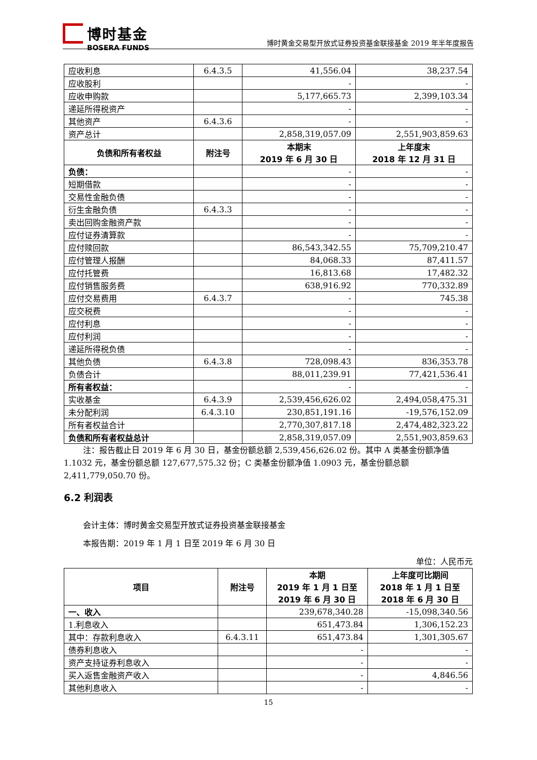博时基金
BOSERA FUNDS
博时黄金交易型开放式证券投资基金联接基金 2019 年半年度报告
| 应收利息 | 6.4.3.5 | 41,556.04 | 38,237.54 |
| 应收股利 | | - | - |
| 应收申购款 | | 5,177,665.73 | 2,399,103.34 |
| 递延所得税资产 | | - | - |
| 其他资产 | 6.4.3.6 | - | - |
| 资产总计 | | 2,858,319,057.09 | 2,551,903,859.63 |
| 负债和所有者权益 | 附注号 | 本期末 2019 年 6 月 30 日 | 上年度末 2018 年 12 月 31 日 |
| 负债： | | - | - |
| 短期借款 | | - | - |
| 交易性金融负债 | | - | - |
| 衍生金融负债 | 6.4.3.3 | - | - |
| 卖出回购金融资产款 | | - | - |
| 应付证券清算款 | | - | - |
| 应付赎回款 | | 86,543,342.55 | 75,709,210.47 |
| 应付管理人报酬 | | 84,068.33 | 87,411.57 |
| 应付托管费 | | 16,813.68 | 17,482.32 |
| 应付销售服务费 | | 638,916.92 | 770,332.89 |
| 应付交易费用 | 6.4.3.7 | - | 745.38 |
| 应交税费 | | - | - |
| 应付利息 | | - | - |
| 应付利润 | | - | - |
| 递延所得税负债 | | - | - |
| 其他负债 | 6.4.3.8 | 728,098.43 | 836,353.78 |
| 负债合计 | | 88,011,239.91 | 77,421,536.41 |
| 所有者权益： | | - | - |
| 实收基金 | 6.4.3.9 | 2,539,456,626.02 | 2,494,058,475.31 |
| 未分配利润 | 6.4.3.10 | 230,851,191.16 | -19,576,152.09 |
| 所有者权益合计 | | 2,770,307,817.18 | 2,474,482,323.22 |
| 负债和所有者权益总计 | | 2,858,319,057.09 | 2,551,903,859.63 |
注：报告截止日 2019 年 6 月 30 日，基金份额总额 2,539,456,626.02 份。其中 A 类基金份额净值 1.1032 元，基金份额总额 127,677,575.32 份；C 类基金份额净值 1.0903 元，基金份额总额 2,411,779,050.70 份。
6.2 利润表
会计主体：博时黄金交易型开放式证券投资基金联接基金
本报告期：2019 年 1 月 1 日至 2019 年 6 月 30 日
单位：人民币元
| 项目 | 附注号 | 本期 2019 年 1 月 1 日至 2019 年 6 月 30 日 | 上年度可比期间 2018 年 1 月 1 日至 2018 年 6 月 30 日 |
| --- | --- | --- | --- |
| 一、收入 | | 239,678,340.28 | -15,098,340.56 |
| 1.利息收入 | | 651,473.84 | 1,306,152.23 |
| 其中：存款利息收入 | 6.4.3.11 | 651,473.84 | 1,301,305.67 |
| 债券利息收入 | | - | - |
| 资产支持证券利息收入 | | - | - |
| 买入返售金融资产收入 | | - | 4,846.56 |
| 其他利息收入 | | - | - |
15